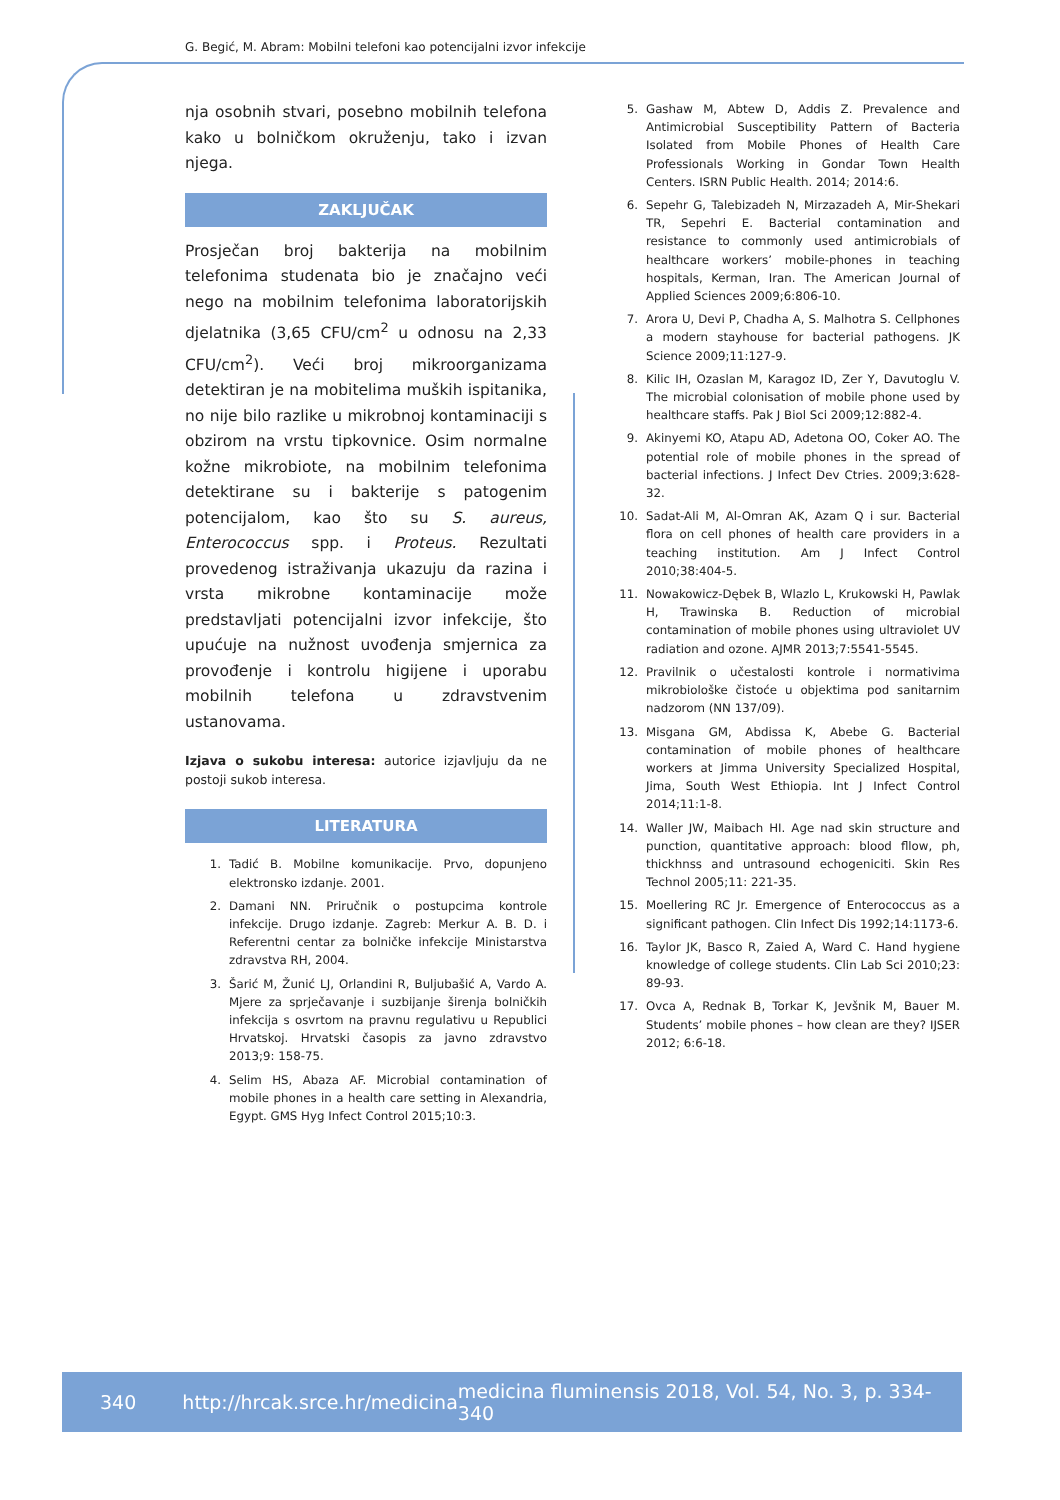G. Begić, M. Abram: Mobilni telefoni kao potencijalni izvor infekcije
nja osobnih stvari, posebno mobilnih telefona kako u bolničkom okruženju, tako i izvan njega.
ZAKLJUČAK
Prosječan broj bakterija na mobilnim telefonima studenata bio je značajno veći nego na mobilnim telefonima laboratorijskih djelatnika (3,65 CFU/cm<sup>2</sup> u odnosu na 2,33 CFU/cm<sup>2</sup>). Veći broj mikroorganizama detektiran je na mobitelima muških ispitanika, no nije bilo razlike u mikrobnoj kontaminaciji s obzirom na vrstu tipkovnice. Osim normalne kožne mikrobiote, na mobilnim telefonima detektirane su i bakterije s patogenim potencijalom, kao što su S. aureus, Enterococcus spp. i Proteus. Rezultati provedenog istraživanja ukazuju da razina i vrsta mikrobne kontaminacije može predstavljati potencijalni izvor infekcije, što upućuje na nužnost uvođenja smjernica za provođenje i kontrolu higijene i uporabu mobilnih telefona u zdravstvenim ustanovama.
Izjava o sukobu interesa: autorice izjavljuju da ne postoji sukob interesa.
LITERATURA
1. Tadić B. Mobilne komunikacije. Prvo, dopunjeno elektronsko izdanje. 2001.
2. Damani NN. Priručnik o postupcima kontrole infekcije. Drugo izdanje. Zagreb: Merkur A. B. D. i Referentni centar za bolničke infekcije Ministarstva zdravstva RH, 2004.
3. Šarić M, Žunić LJ, Orlandini R, Buljubašić A, Vardo A. Mjere za sprječavanje i suzbijanje širenja bolničkih infekcija s osvrtom na pravnu regulativu u Republici Hrvatskoj. Hrvatski časopis za javno zdravstvo 2013;9: 158-75.
4. Selim HS, Abaza AF. Microbial contamination of mobile phones in a health care setting in Alexandria, Egypt. GMS Hyg Infect Control 2015;10:3.
5. Gashaw M, Abtew D, Addis Z. Prevalence and Antimicrobial Susceptibility Pattern of Bacteria Isolated from Mobile Phones of Health Care Professionals Working in Gondar Town Health Centers. ISRN Public Health. 2014; 2014:6.
6. Sepehr G, Talebizadeh N, Mirzazadeh A, Mir-Shekari TR, Sepehri E. Bacterial contamination and resistance to commonly used antimicrobials of healthcare workers’ mobile-phones in teaching hospitals, Kerman, Iran. The American Journal of Applied Sciences 2009;6:806-10.
7. Arora U, Devi P, Chadha A, S. Malhotra S. Cellphones a modern stayhouse for bacterial pathogens. JK Science 2009;11:127-9.
8. Kilic IH, Ozaslan M, Karagoz ID, Zer Y, Davutoglu V. The microbial colonisation of mobile phone used by healthcare staffs. Pak J Biol Sci 2009;12:882-4.
9. Akinyemi KO, Atapu AD, Adetona OO, Coker AO. The potential role of mobile phones in the spread of bacterial infections. J Infect Dev Ctries. 2009;3:628-32.
10. Sadat-Ali M, Al-Omran AK, Azam Q i sur. Bacterial flora on cell phones of health care providers in a teaching institution. Am J Infect Control 2010;38:404-5.
11. Nowakowicz-Dębek B, Wlazlo L, Krukowski H, Pawlak H, Trawinska B. Reduction of microbial contamination of mobile phones using ultraviolet UV radiation and ozone. AJMR 2013;7:5541-5545.
12. Pravilnik o učestalosti kontrole i normativima mikrobiološke čistoće u objektima pod sanitarnim nadzorom (NN 137/09).
13. Misgana GM, Abdissa K, Abebe G. Bacterial contamination of mobile phones of healthcare workers at Jimma University Specialized Hospital, Jima, South West Ethiopia. Int J Infect Control 2014;11:1-8.
14. Waller JW, Maibach HI. Age nad skin structure and punction, quantitative approach: blood fllow, ph, thickhnss and untrasound echogeniciti. Skin Res Technol 2005;11: 221-35.
15. Moellering RC Jr. Emergence of Enterococcus as a significant pathogen. Clin Infect Dis 1992;14:1173-6.
16. Taylor JK, Basco R, Zaied A, Ward C. Hand hygiene knowledge of college students. Clin Lab Sci 2010;23: 89-93.
17. Ovca A, Rednak B, Torkar K, Jevšnik M, Bauer M. Students’ mobile phones – how clean are they? IJSER 2012; 6:6-18.
340 http://hrcak.srce.hr/medicina medicina fluminensis 2018, Vol. 54, No. 3, p. 334-340